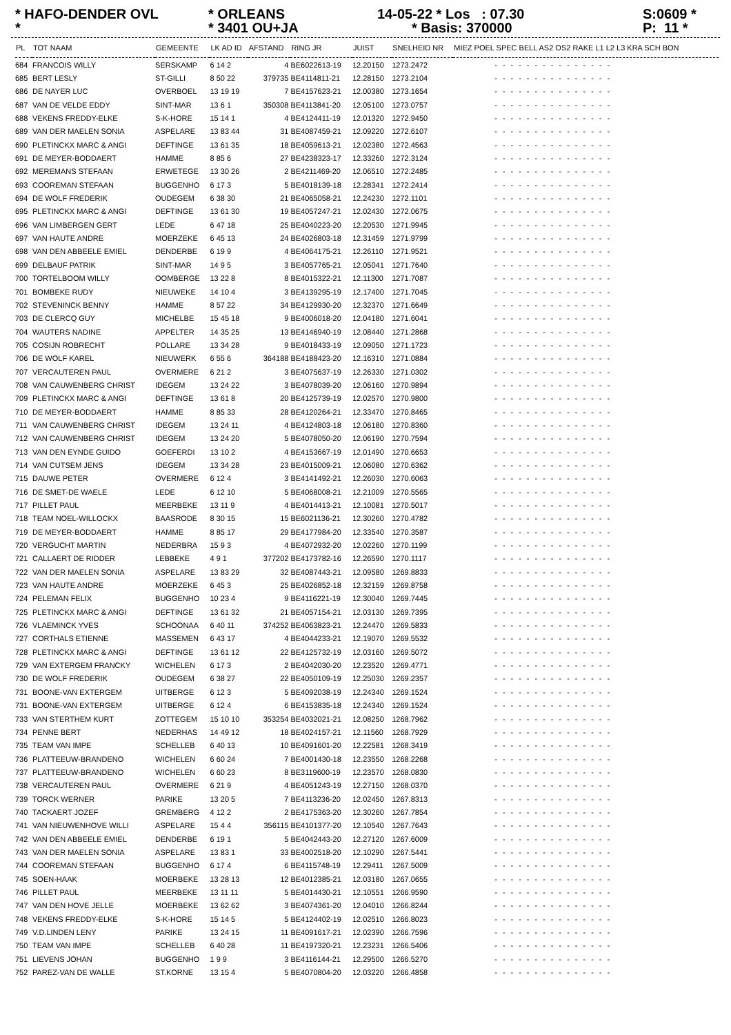* HAFO-DENDER OVL *
* ORLEANS * 3401 OU+JA
14-05-22 * Los : 07.30 * Basis: 370000
S:0609 * P: 11 *
| PL | TOT NAAM | GEMEENTE | LK AD ID | AFSTAND | RING JR | JUIST | SNELHEID NR | MIEZ POEL SPEC BELL AS2 OS2 RAKE L1 L2 L3 KRA SCH BON |
| --- | --- | --- | --- | --- | --- | --- | --- | --- |
| 684 | FRANCOIS WILLY | SERSKAMP | 6 14 2 | 4 | BE6022613-19 | 12.20150 | 1273.2472 | --------------- |
| 685 | BERT LESLY | ST-GILLI | 8 50 22 | 379735 | BE4114811-21 | 12.28150 | 1273.2104 | --------------- |
| 686 | DE NAYER LUC | OVERBOEL | 13 19 19 | 7 | BE4157623-21 | 12.00380 | 1273.1654 | --------------- |
| 687 | VAN DE VELDE EDDY | SINT-MAR | 13 6 1 | 350308 | BE4113841-20 | 12.05100 | 1273.0757 | --------------- |
| 688 | VEKENS FREDDY-ELKE | S-K-HORE | 15 14 1 | 4 | BE4124411-19 | 12.01320 | 1272.9450 | --------------- |
| 689 | VAN DER MAELEN SONIA | ASPELARE | 13 83 44 | 31 | BE4087459-21 | 12.09220 | 1272.6107 | --------------- |
| 690 | PLETINCKX MARC & ANGI | DEFTINGE | 13 61 35 | 18 | BE4059613-21 | 12.02380 | 1272.4563 | --------------- |
| 691 | DE MEYER-BODDAERT | HAMME | 8 85 6 | 27 | BE4238323-17 | 12.33260 | 1272.3124 | --------------- |
| 692 | MEREMANS STEFAAN | ERWETEGE | 13 30 26 | 2 | BE4211469-20 | 12.06510 | 1272.2485 | --------------- |
| 693 | COOREMAN STEFAAN | BUGGENHO | 6 17 3 | 5 | BE4018139-18 | 12.28341 | 1272.2414 | --------------- |
| 694 | DE WOLF FREDERIK | OUDEGEM | 6 38 30 | 21 | BE4065058-21 | 12.24230 | 1272.1101 | --------------- |
| 695 | PLETINCKX MARC & ANGI | DEFTINGE | 13 61 30 | 19 | BE4057247-21 | 12.02430 | 1272.0675 | --------------- |
| 696 | VAN LIMBERGEN GERT | LEDE | 6 47 18 | 25 | BE4040223-20 | 12.20530 | 1271.9945 | --------------- |
| 697 | VAN HAUTE ANDRE | MOERZEKE | 6 45 13 | 24 | BE4026803-18 | 12.31459 | 1271.9799 | --------------- |
| 698 | VAN DEN ABBEELE EMIEL | DENDERBE | 6 19 9 | 4 | BE4064175-21 | 12.26110 | 1271.9521 | --------------- |
| 699 | DELBAUF PATRIK | SINT-MAR | 14 9 5 | 3 | BE4057765-21 | 12.05041 | 1271.7640 | --------------- |
| 700 | TORTELBOOM WILLY | OOMBERGE | 13 22 8 | 8 | BE4015322-21 | 12.11300 | 1271.7087 | --------------- |
| 701 | BOMBEKE RUDY | NIEUWEKE | 14 10 4 | 3 | BE4139295-19 | 12.17400 | 1271.7045 | --------------- |
| 702 | STEVENINCK BENNY | HAMME | 8 57 22 | 34 | BE4129930-20 | 12.32370 | 1271.6649 | --------------- |
| 703 | DE CLERCQ GUY | MICHELBE | 15 45 18 | 9 | BE4006018-20 | 12.04180 | 1271.6041 | --------------- |
| 704 | WAUTERS NADINE | APPELTER | 14 35 25 | 13 | BE4146940-19 | 12.08440 | 1271.2868 | --------------- |
| 705 | COSIJN ROBRECHT | POLLARE | 13 34 28 | 9 | BE4018433-19 | 12.09050 | 1271.1723 | --------------- |
| 706 | DE WOLF KAREL | NIEUWERK | 6 55 6 | 364188 | BE4188423-20 | 12.16310 | 1271.0884 | --------------- |
| 707 | VERCAUTEREN PAUL | OVERMERE | 6 21 2 | 3 | BE4075637-19 | 12.26330 | 1271.0302 | --------------- |
| 708 | VAN CAUWENBERG CHRIST | IDEGEM | 13 24 22 | 3 | BE4078039-20 | 12.06160 | 1270.9894 | --------------- |
| 709 | PLETINCKX MARC & ANGI | DEFTINGE | 13 61 8 | 20 | BE4125739-19 | 12.02570 | 1270.9800 | --------------- |
| 710 | DE MEYER-BODDAERT | HAMME | 8 85 33 | 28 | BE4120264-21 | 12.33470 | 1270.8465 | --------------- |
| 711 | VAN CAUWENBERG CHRIST | IDEGEM | 13 24 11 | 4 | BE4124803-18 | 12.06180 | 1270.8360 | --------------- |
| 712 | VAN CAUWENBERG CHRIST | IDEGEM | 13 24 20 | 5 | BE4078050-20 | 12.06190 | 1270.7594 | --------------- |
| 713 | VAN DEN EYNDE GUIDO | GOEFERDI | 13 10 2 | 4 | BE4153667-19 | 12.01490 | 1270.6653 | --------------- |
| 714 | VAN CUTSEM JENS | IDEGEM | 13 34 28 | 23 | BE4015009-21 | 12.06080 | 1270.6362 | --------------- |
| 715 | DAUWE PETER | OVERMERE | 6 12 4 | 3 | BE4141492-21 | 12.26030 | 1270.6063 | --------------- |
| 716 | DE SMET-DE WAELE | LEDE | 6 12 10 | 5 | BE4068008-21 | 12.21009 | 1270.5565 | --------------- |
| 717 | PILLET PAUL | MEERBEKE | 13 11 9 | 4 | BE4014413-21 | 12.10081 | 1270.5017 | --------------- |
| 718 | TEAM NOEL-WILLOCKX | BAASRODE | 8 30 15 | 15 | BE6021136-21 | 12.30260 | 1270.4782 | --------------- |
| 719 | DE MEYER-BODDAERT | HAMME | 8 85 17 | 29 | BE4177984-20 | 12.33540 | 1270.3587 | --------------- |
| 720 | VERGUCHT MARTIN | NEDERBRA | 15 9 3 | 4 | BE4072932-20 | 12.02260 | 1270.1199 | --------------- |
| 721 | CALLAERT DE RIDDER | LEBBEKE | 4 9 1 | 377202 | BE4173782-16 | 12.26590 | 1270.1117 | --------------- |
| 722 | VAN DER MAELEN SONIA | ASPELARE | 13 83 29 | 32 | BE4087443-21 | 12.09580 | 1269.8833 | --------------- |
| 723 | VAN HAUTE ANDRE | MOERZEKE | 6 45 3 | 25 | BE4026852-18 | 12.32159 | 1269.8758 | --------------- |
| 724 | PELEMAN FELIX | BUGGENHO | 10 23 4 | 9 | BE4116221-19 | 12.30040 | 1269.7445 | --------------- |
| 725 | PLETINCKX MARC & ANGI | DEFTINGE | 13 61 32 | 21 | BE4057154-21 | 12.03130 | 1269.7395 | --------------- |
| 726 | VLAEMINCK YVES | SCHOONAA | 6 40 11 | 374252 | BE4063823-21 | 12.24470 | 1269.5833 | --------------- |
| 727 | CORTHALS ETIENNE | MASSEMEN | 6 43 17 | 4 | BE4044233-21 | 12.19070 | 1269.5532 | --------------- |
| 728 | PLETINCKX MARC & ANGI | DEFTINGE | 13 61 12 | 22 | BE4125732-19 | 12.03160 | 1269.5072 | --------------- |
| 729 | VAN EXTERGEM FRANCKY | WICHELEN | 6 17 3 | 2 | BE4042030-20 | 12.23520 | 1269.4771 | --------------- |
| 730 | DE WOLF FREDERIK | OUDEGEM | 6 38 27 | 22 | BE4050109-19 | 12.25030 | 1269.2357 | --------------- |
| 731 | BOONE-VAN EXTERGEM | UITBERGE | 6 12 3 | 5 | BE4092038-19 | 12.24340 | 1269.1524 | --------------- |
| 731 | BOONE-VAN EXTERGEM | UITBERGE | 6 12 4 | 6 | BE4153835-18 | 12.24340 | 1269.1524 | --------------- |
| 733 | VAN STERTHEM KURT | ZOTTEGEM | 15 10 10 | 353254 | BE4032021-21 | 12.08250 | 1268.7962 | --------------- |
| 734 | PENNE BERT | NEDERHAS | 14 49 12 | 18 | BE4024157-21 | 12.11560 | 1268.7929 | --------------- |
| 735 | TEAM VAN IMPE | SCHELLEB | 6 40 13 | 10 | BE4091601-20 | 12.22581 | 1268.3419 | --------------- |
| 736 | PLATTEEUW-BRANDENO | WICHELEN | 6 60 24 | 7 | BE4001430-18 | 12.23550 | 1268.2268 | --------------- |
| 737 | PLATTEEUW-BRANDENO | WICHELEN | 6 60 23 | 8 | BE3119600-19 | 12.23570 | 1268.0830 | --------------- |
| 738 | VERCAUTEREN PAUL | OVERMERE | 6 21 9 | 4 | BE4051243-19 | 12.27150 | 1268.0370 | --------------- |
| 739 | TORCK WERNER | PARIKE | 13 20 5 | 7 | BE4113236-20 | 12.02450 | 1267.8313 | --------------- |
| 740 | TACKAERT JOZEF | GREMBERG | 4 12 2 | 2 | BE4175363-20 | 12.30260 | 1267.7854 | --------------- |
| 741 | VAN NIEUWENHOVE WILLI | ASPELARE | 15 4 4 | 356115 | BE4101377-20 | 12.10540 | 1267.7643 | --------------- |
| 742 | VAN DEN ABBEELE EMIEL | DENDERBE | 6 19 1 | 5 | BE4042443-20 | 12.27120 | 1267.6009 | --------------- |
| 743 | VAN DER MAELEN SONIA | ASPELARE | 13 83 1 | 33 | BE4002518-20 | 12.10290 | 1267.5441 | --------------- |
| 744 | COOREMAN STEFAAN | BUGGENHO | 6 17 4 | 6 | BE4115748-19 | 12.29411 | 1267.5009 | --------------- |
| 745 | SOEN-HAAK | MOERBEKE | 13 28 13 | 12 | BE4012385-21 | 12.03180 | 1267.0655 | --------------- |
| 746 | PILLET PAUL | MEERBEKE | 13 11 11 | 5 | BE4014430-21 | 12.10551 | 1266.9590 | --------------- |
| 747 | VAN DEN HOVE JELLE | MOERBEKE | 13 62 62 | 3 | BE4074361-20 | 12.04010 | 1266.8244 | --------------- |
| 748 | VEKENS FREDDY-ELKE | S-K-HORE | 15 14 5 | 5 | BE4124402-19 | 12.02510 | 1266.8023 | --------------- |
| 749 | V.D.LINDEN LENY | PARIKE | 13 24 15 | 11 | BE4091617-21 | 12.02390 | 1266.7596 | --------------- |
| 750 | TEAM VAN IMPE | SCHELLEB | 6 40 28 | 11 | BE4197320-21 | 12.23231 | 1266.5406 | --------------- |
| 751 | LIEVENS JOHAN | BUGGENHO | 1 9 9 | 3 | BE4116144-21 | 12.29500 | 1266.5270 | --------------- |
| 752 | PAREZ-VAN DE WALLE | ST.KORNE | 13 15 4 | 5 | BE4070804-20 | 12.03220 | 1266.4858 | --------------- |